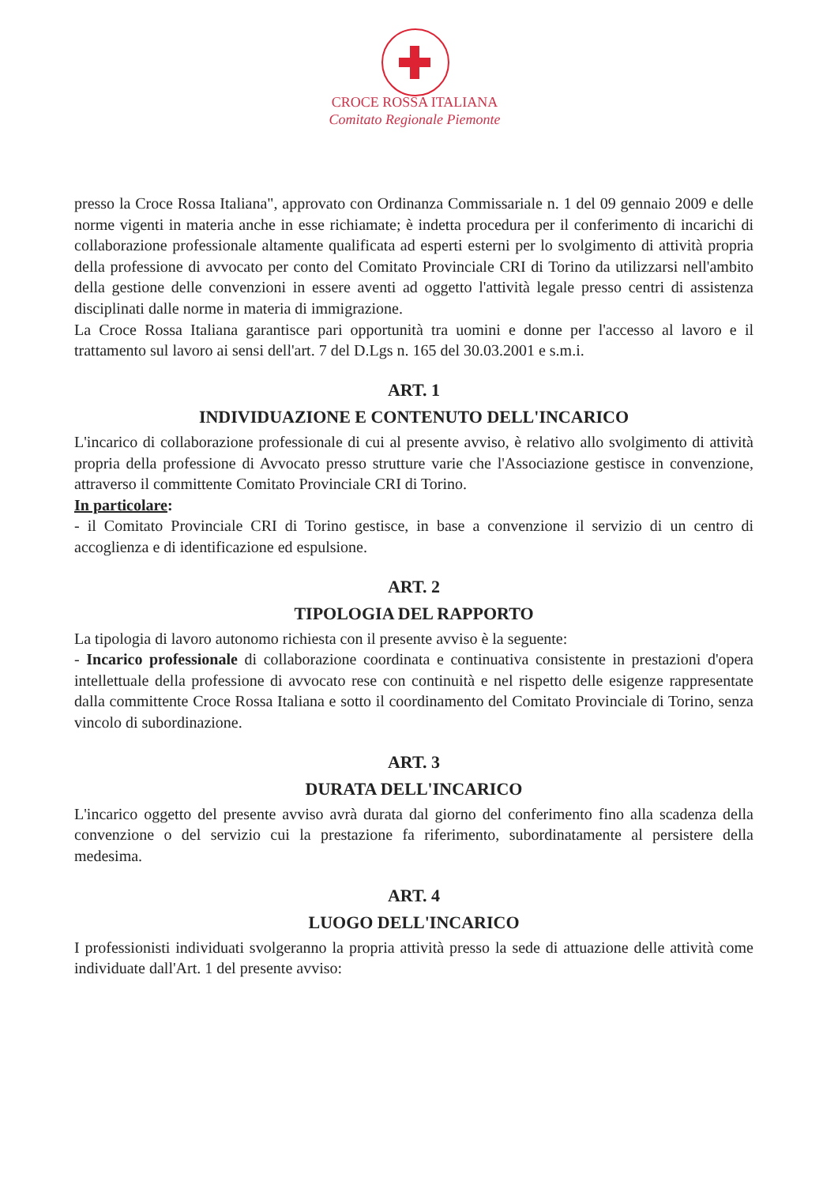CROCE ROSSA ITALIANA
Comitato Regionale Piemonte
presso la Croce Rossa Italiana", approvato con Ordinanza Commissariale n. 1 del 09 gennaio 2009 e delle norme vigenti in materia anche in esse richiamate; è indetta procedura per il conferimento di incarichi di collaborazione professionale altamente qualificata ad esperti esterni per lo svolgimento di attività propria della professione di avvocato per conto del Comitato Provinciale CRI di Torino da utilizzarsi nell'ambito della gestione delle convenzioni in essere aventi ad oggetto l'attività legale presso centri di assistenza disciplinati dalle norme in materia di immigrazione.
La Croce Rossa Italiana garantisce pari opportunità tra uomini e donne per l'accesso al lavoro e il trattamento sul lavoro ai sensi dell'art. 7 del D.Lgs n. 165 del 30.03.2001 e s.m.i.
ART. 1
INDIVIDUAZIONE E CONTENUTO DELL'INCARICO
L'incarico di collaborazione professionale di cui al presente avviso, è relativo allo svolgimento di attività propria della professione di Avvocato presso strutture varie che l'Associazione gestisce in convenzione, attraverso il committente Comitato Provinciale CRI di Torino.
In particolare:
- il Comitato Provinciale CRI di Torino gestisce, in base a convenzione il servizio di un centro di accoglienza e di identificazione ed espulsione.
ART. 2
TIPOLOGIA DEL RAPPORTO
La tipologia di lavoro autonomo richiesta con il presente avviso è la seguente:
- Incarico professionale di collaborazione coordinata e continuativa consistente in prestazioni d'opera intellettuale della professione di avvocato rese con continuità e nel rispetto delle esigenze rappresentate dalla committente Croce Rossa Italiana e sotto il coordinamento del Comitato Provinciale di Torino, senza vincolo di subordinazione.
ART. 3
DURATA DELL'INCARICO
L'incarico oggetto del presente avviso avrà durata dal giorno del conferimento fino alla scadenza della convenzione o del servizio cui la prestazione fa riferimento, subordinatamente al persistere della medesima.
ART. 4
LUOGO DELL'INCARICO
I professionisti individuati svolgeranno la propria attività presso la sede di attuazione delle attività come individuate dall'Art. 1 del presente avviso: